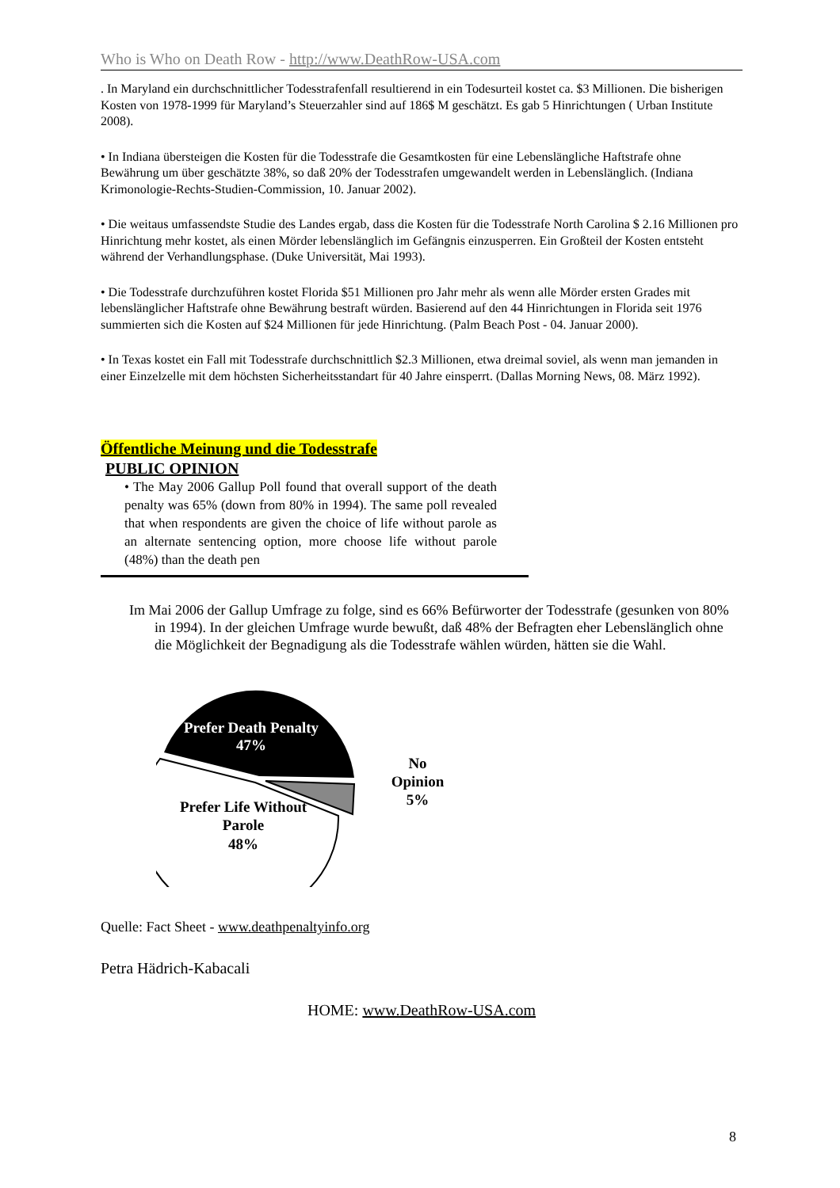Who is Who on Death Row - http://www.DeathRow-USA.com
. In Maryland ein durchschnittlicher Todesstrafenfall resultierend in ein Todesurteil kostet ca. $3 Millionen. Die bisherigen Kosten von 1978-1999 für Maryland’s Steuerzahler sind auf 186$ M geschätzt. Es gab 5 Hinrichtungen ( Urban Institute 2008).
• In Indiana übersteigen die Kosten für die Todesstrafe die Gesamtkosten für eine Lebenslängliche Haftstrafe ohne Bewährung um über geschätzte 38%, so daß 20% der Todesstrafen umgewandelt werden in Lebenslänglich. (Indiana Krimonologie-Rechts-Studien-Commission, 10. Januar 2002).
• Die weitaus umfassendste Studie des Landes ergab, dass die Kosten für die Todesstrafe North Carolina $ 2.16 Millionen pro Hinrichtung mehr kostet, als einen Mörder lebenslänglich im Gefängnis einzusperren. Ein Großteil der Kosten entsteht während der Verhandlungsphase. (Duke Universität, Mai 1993).
• Die Todesstrafe durchzuführen kostet Florida $51 Millionen pro Jahr mehr als wenn alle Mörder ersten Grades mit lebenslänglicher Haftstrafe ohne Bewährung bestraft würden. Basierend auf den 44 Hinrichtungen in Florida seit 1976 summierten sich die Kosten auf $24 Millionen für jede Hinrichtung. (Palm Beach Post - 04. Januar 2000).
• In Texas kostet ein Fall mit Todesstrafe durchschnittlich $2.3 Millionen, etwa dreimal soviel, als wenn man jemanden in einer Einzelzelle mit dem höchsten Sicherheitsstandart für 40 Jahre einsperrt. (Dallas Morning News, 08. März 1992).
Öffentliche Meinung und die Todesstrafe
PUBLIC OPINION
• The May 2006 Gallup Poll found that overall support of the death penalty was 65% (down from 80% in 1994). The same poll revealed that when respondents are given the choice of life without parole as an alternate sentencing option, more choose life without parole (48%) than the death pen
Im Mai 2006 der Gallup Umfrage zu folge, sind es 66% Befürworter der Todesstrafe (gesunken von 80% in 1994). In der gleichen Umfrage wurde bewußt, daß 48% der Befragten eher Lebenslänglich ohne die Möglichkeit der Begnadigung als die Todesstrafe wählen würden, hätten sie die Wahl.
Prefer Death Penalty
47%
Prefer Life Without
Parole
48%
No
Opinion
5%
Quelle: Fact Sheet - www.deathpenaltyinfo.org
Petra Hädrich-Kabacali
HOME: www.DeathRow-USA.com
8